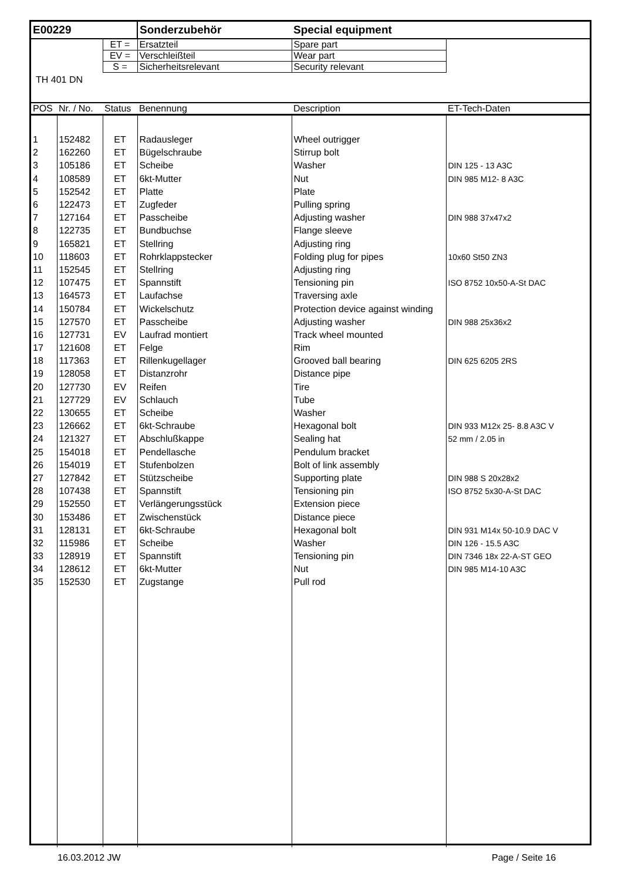| E00229 | | | Sonderzubehör | Special equipment | |
| | | ET = | Ersatzteil | Spare part | |
| | | EV = | Verschleißteil | Wear part | |
| | | S = | Sicherheitsrelevant | Security relevant | |
| TH 401 DN | | | | | |
| POS | Nr. / No. | Status | Benennung | Description | ET-Tech-Daten |
| 1 | 152482 | ET | Radausleger | Wheel outrigger | |
| 2 | 162260 | ET | Bügelschraube | Stirrup bolt | |
| 3 | 105186 | ET | Scheibe | Washer | DIN 125 - 13 A3C |
| 4 | 108589 | ET | 6kt-Mutter | Nut | DIN 985 M12- 8 A3C |
| 5 | 152542 | ET | Platte | Plate | |
| 6 | 122473 | ET | Zugfeder | Pulling spring | |
| 7 | 127164 | ET | Passcheibe | Adjusting washer | DIN 988 37x47x2 |
| 8 | 122735 | ET | Bundbuchse | Flange sleeve | |
| 9 | 165821 | ET | Stellring | Adjusting ring | |
| 10 | 118603 | ET | Rohrklappstecker | Folding plug for pipes | 10x60 St50 ZN3 |
| 11 | 152545 | ET | Stellring | Adjusting ring | |
| 12 | 107475 | ET | Spannstift | Tensioning pin | ISO 8752 10x50-A-St DAC |
| 13 | 164573 | ET | Laufachse | Traversing axle | |
| 14 | 150784 | ET | Wickelschutz | Protection device against winding | |
| 15 | 127570 | ET | Passcheibe | Adjusting washer | DIN 988 25x36x2 |
| 16 | 127731 | EV | Laufrad montiert | Track wheel mounted | |
| 17 | 121608 | ET | Felge | Rim | |
| 18 | 117363 | ET | Rillenkugellager | Grooved ball bearing | DIN 625 6205 2RS |
| 19 | 128058 | ET | Distanzrohr | Distance pipe | |
| 20 | 127730 | EV | Reifen | Tire | |
| 21 | 127729 | EV | Schlauch | Tube | |
| 22 | 130655 | ET | Scheibe | Washer | |
| 23 | 126662 | ET | 6kt-Schraube | Hexagonal bolt | DIN 933 M12x 25- 8.8 A3C V |
| 24 | 121327 | ET | Abschlußkappe | Sealing hat | 52 mm / 2.05 in |
| 25 | 154018 | ET | Pendellasche | Pendulum bracket | |
| 26 | 154019 | ET | Stufenbolzen | Bolt of link assembly | |
| 27 | 127842 | ET | Stützscheibe | Supporting plate | DIN 988 S 20x28x2 |
| 28 | 107438 | ET | Spannstift | Tensioning pin | ISO 8752 5x30-A-St DAC |
| 29 | 152550 | ET | Verlängerungsstück | Extension piece | |
| 30 | 153486 | ET | Zwischenstück | Distance piece | |
| 31 | 128131 | ET | 6kt-Schraube | Hexagonal bolt | DIN 931 M14x 50-10.9 DAC V |
| 32 | 115986 | ET | Scheibe | Washer | DIN 126 - 15.5 A3C |
| 33 | 128919 | ET | Spannstift | Tensioning pin | DIN 7346 18x 22-A-ST GEO |
| 34 | 128612 | ET | 6kt-Mutter | Nut | DIN 985 M14-10 A3C |
| 35 | 152530 | ET | Zugstange | Pull rod | |
16.03.2012 JW Page / Seite 16